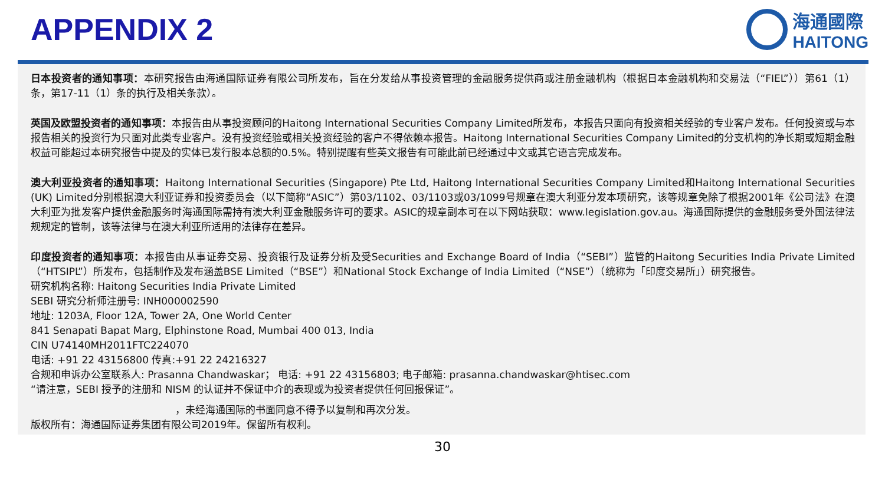APPENDIX 2
海通國際
HAITONG
日本投资者的通知事项：本研究报告由海通国际证券有限公司所发布，旨在分发给从事投资管理的金融服务提供商或注册金融机构（根据日本金融机构和交易法（“FIEL”））第61（1）条，第17-11（1）条的执行及相关条款）。
英国及欧盟投资者的通知事项：本报告由从事投资顾问的Haitong International Securities Company Limited所发布，本报告只面向有投资相关经验的专业客户发布。任何投资或与本报告相关的投资行为只面对此类专业客户。没有投资经验或相关投资经验的客户不得依赖本报告。Haitong International Securities Company Limited的分支机构的净长期或短期金融权益可能超过本研究报告中提及的实体已发行股本总额的0.5%。特别提醒有些英文报告有可能此前已经通过中文或其它语言完成发布。
澳大利亚投资者的通知事项：Haitong International Securities (Singapore) Pte Ltd, Haitong International Securities Company Limited和Haitong International Securities (UK) Limited分别根据澳大利亚证券和投资委员会（以下简称“ASIC”）第03/1102、03/1103或03/1099号规章在澳大利亚分发本项研究，该等规章免除了根据2001年《公司法》在澳大利亚为批发客户提供金融服务时海通国际需持有澳大利亚金融服务许可的要求。ASIC的规章副本可在以下网站获取：www.legislation.gov.au。海通国际提供的金融服务受外国法律法规规定的管制，该等法律与在澳大利亚所适用的法律存在差异。
印度投资者的通知事项：本报告由从事证券交易、投资银行及证券分析及受Securities and Exchange Board of India（“SEBI”）监管的Haitong Securities India Private Limited（“HTSIPL”）所发布，包括制作及发布涵盖BSE Limited（“BSE”）和National Stock Exchange of India Limited（“NSE”）（统称为「印度交易所」）研究报告。
研究机构名称: Haitong Securities India Private Limited
SEBI 研究分析师注册号: INH000002590
地址: 1203A, Floor 12A, Tower 2A, One World Center
841 Senapati Bapat Marg, Elphinstone Road, Mumbai 400 013, India
CIN U74140MH2011FTC224070
电话: +91 22 43156800 传真:+91 22 24216327
合规和申诉办公室联系人: Prasanna Chandwaskar； 电话: +91 22 43156803; 电子邮箱: prasanna.chandwaskar@htisec.com
“请注意，SEBI 授予的注册和 NISM 的认证并不保证中介的表现或为投资者提供任何回报保证”。
，未经海通国际的书面同意不得予以复制和再次分发。
版权所有：海通国际证券集团有限公司2019年。保留所有权利。
30